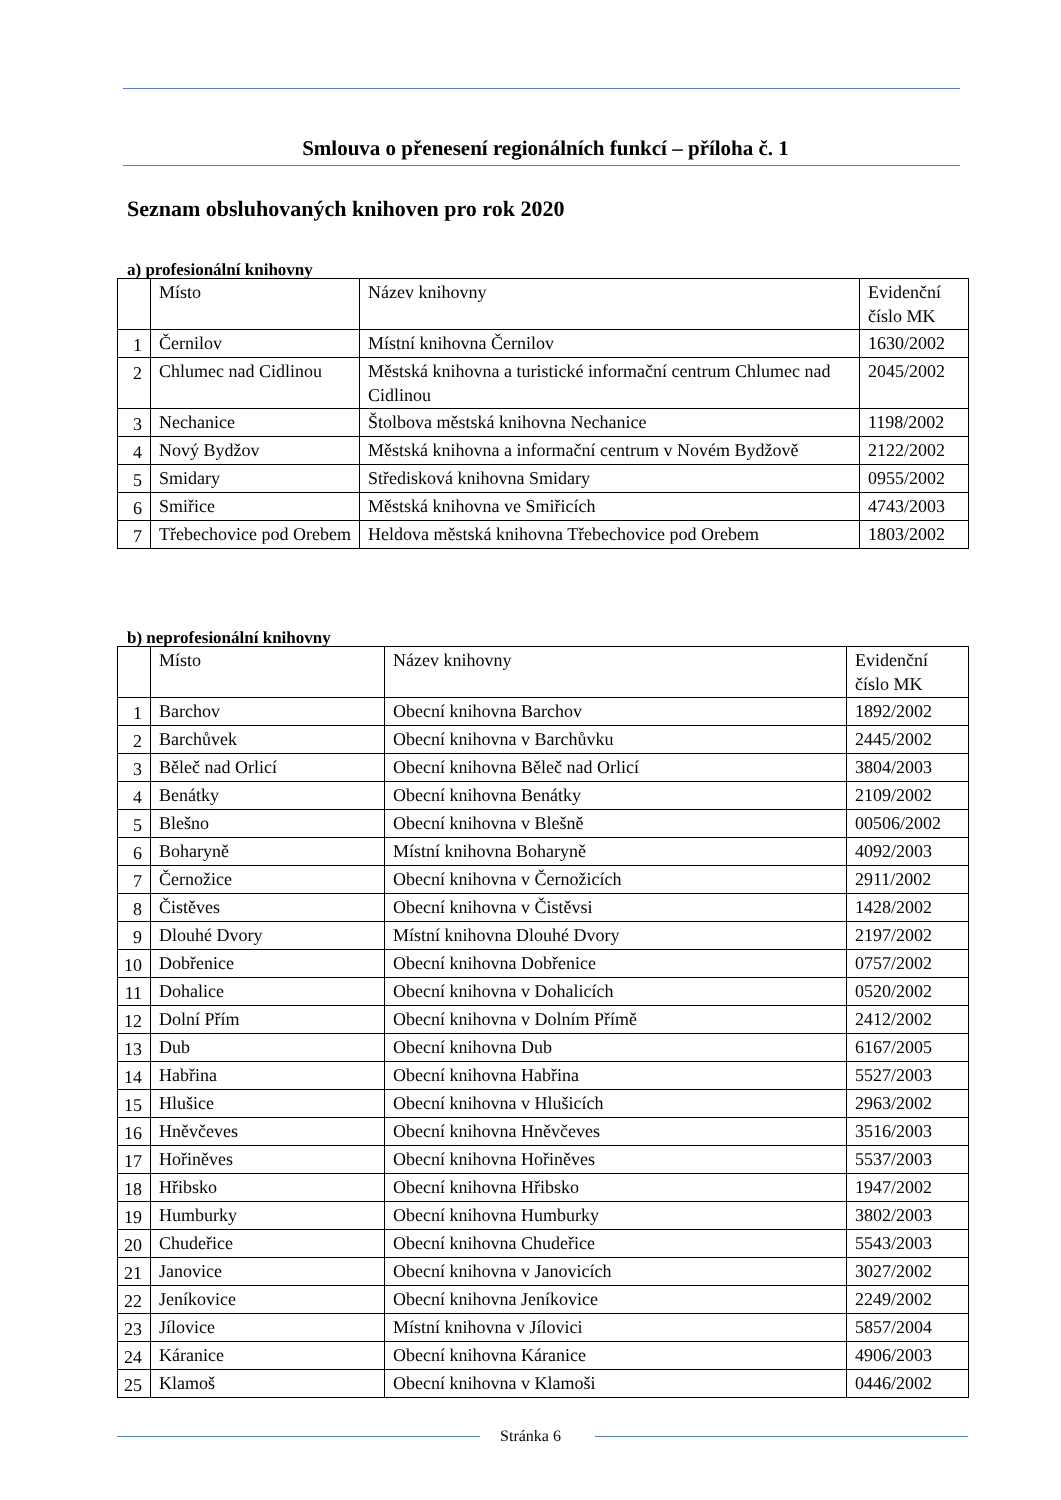Smlouva o přenesení regionálních funkcí – příloha č. 1
Seznam obsluhovaných knihoven pro rok 2020
a) profesionální knihovny
| | Místo | Název knihovny | Evidenční číslo MK |
| 1 | Černilov | Místní knihovna Černilov | 1630/2002 |
| 2 | Chlumec nad Cidlinou | Městská knihovna a turistické informační centrum Chlumec nad Cidlinou | 2045/2002 |
| 3 | Nechanice | Štolbova městská knihovna Nechanice | 1198/2002 |
| 4 | Nový Bydžov | Městská knihovna a informační centrum v Novém Bydžově | 2122/2002 |
| 5 | Smidary | Středisková knihovna Smidary | 0955/2002 |
| 6 | Smiřice | Městská knihovna ve Smiřicích | 4743/2003 |
| 7 | Třebechovice pod Orebem | Heldova městská knihovna Třebechovice pod Orebem | 1803/2002 |
b) neprofesionální knihovny
| | Místo | Název knihovny | Evidenční číslo MK |
| 1 | Barchov | Obecní knihovna Barchov | 1892/2002 |
| 2 | Barchůvek | Obecní knihovna v Barchůvku | 2445/2002 |
| 3 | Běleč nad Orlicí | Obecní knihovna Běleč nad Orlicí | 3804/2003 |
| 4 | Benátky | Obecní knihovna Benátky | 2109/2002 |
| 5 | Blešno | Obecní knihovna v Blešně | 00506/2002 |
| 6 | Boharyně | Místní knihovna Boharyně | 4092/2003 |
| 7 | Černožice | Obecní knihovna v Černožicích | 2911/2002 |
| 8 | Čistěves | Obecní knihovna v Čistěvsi | 1428/2002 |
| 9 | Dlouhé Dvory | Místní knihovna Dlouhé Dvory | 2197/2002 |
| 10 | Dobřenice | Obecní knihovna Dobřenice | 0757/2002 |
| 11 | Dohalice | Obecní knihovna v Dohalicích | 0520/2002 |
| 12 | Dolní Přím | Obecní knihovna v Dolním Přímě | 2412/2002 |
| 13 | Dub | Obecní knihovna Dub | 6167/2005 |
| 14 | Habřina | Obecní knihovna Habřina | 5527/2003 |
| 15 | Hlušice | Obecní knihovna v Hlušicích | 2963/2002 |
| 16 | Hněvčeves | Obecní knihovna Hněvčeves | 3516/2003 |
| 17 | Hořiněves | Obecní knihovna Hořiněves | 5537/2003 |
| 18 | Hřibsko | Obecní knihovna Hřibsko | 1947/2002 |
| 19 | Humburky | Obecní knihovna Humburky | 3802/2003 |
| 20 | Chudeřice | Obecní knihovna Chudeřice | 5543/2003 |
| 21 | Janovice | Obecní knihovna v Janovicích | 3027/2002 |
| 22 | Jeníkovice | Obecní knihovna Jeníkovice | 2249/2002 |
| 23 | Jílovice | Místní knihovna v Jílovici | 5857/2004 |
| 24 | Káranice | Obecní knihovna Káranice | 4906/2003 |
| 25 | Klamoš | Obecní knihovna v Klamoši | 0446/2002 |
Stránka 6